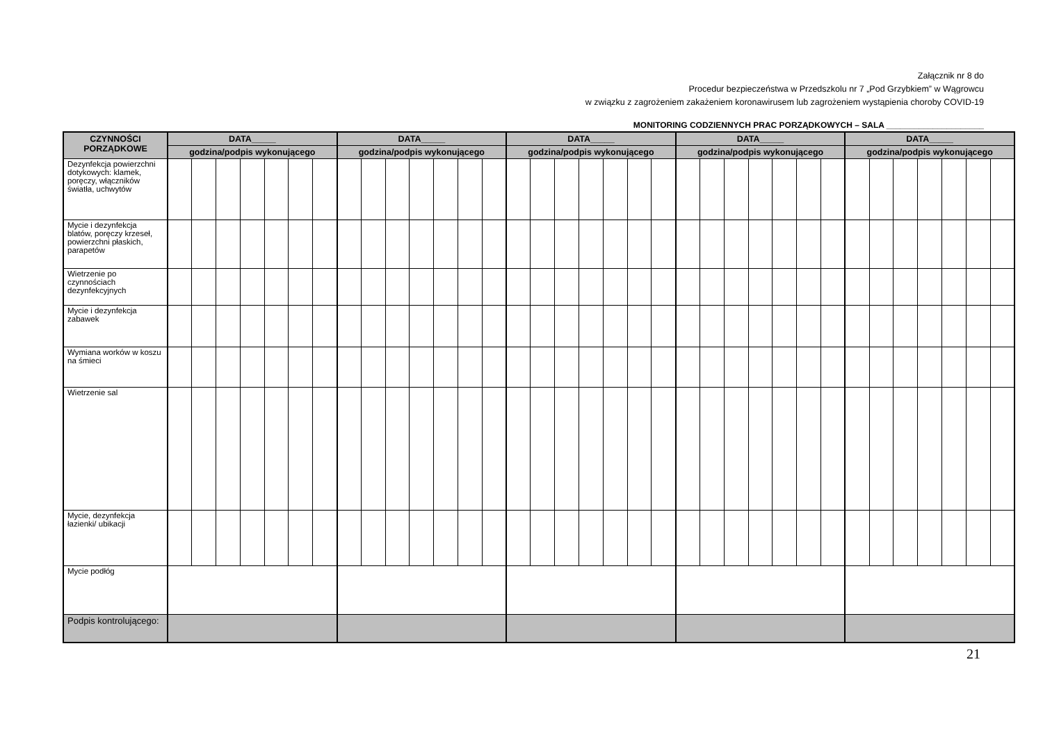Załącznik nr 8 do
Procedur bezpieczeństwa w Przedszkolu nr 7 „Pod Grzybkiem” w Wągrowcu
w związku z zagrożeniem zakażeniem koronawirusem lub zagrożeniem wystąpienia choroby COVID-19
MONITORING CODZIENNYCH PRAC PORZĄDKOWYCH – SALA _____________________
| CZYNNOŚCI PORZĄDKOWE | DATA_____ | | | | | | | DATA_____ | | | | | | | DATA_____ | | | | | | | DATA_____ | | | | | | | DATA_____ | | | | | | |
| --- | --- | --- | --- | --- | --- | --- | --- | --- | --- | --- | --- | --- | --- | --- | --- | --- | --- | --- | --- | --- | --- | --- | --- | --- | --- | --- | --- | --- | --- | --- | --- | --- | --- | --- | --- |
| | godzina/podpis wykonującego | | | | | | | godzina/podpis wykonującego | | | | | | | godzina/podpis wykonującego | | | | | | | godzina/podpis wykonującego | | | | | | | godzina/podpis wykonującego | | | | | | |
| Dezynfekcja powierzchni dotykowych: klamek, poręczy, włączników światła, uchwytów | | | | | | | | | | | | | | | | | | | | | | | | | | | | | | | | | | | |
| Mycie i dezynfekcja blatów, poręczy krzeseł, powierzchni płaskich, parapetów | | | | | | | | | | | | | | | | | | | | | | | | | | | | | | | | | | | |
| Wietrzenie po czynnościach dezynfekcyjnych | | | | | | | | | | | | | | | | | | | | | | | | | | | | | | | | | | | |
| Mycie i dezynfekcja zabawek | | | | | | | | | | | | | | | | | | | | | | | | | | | | | | | | | | | |
| Wymiana worków w koszu na śmieci | | | | | | | | | | | | | | | | | | | | | | | | | | | | | | | | | | | |
| Wietrzenie sal | | | | | | | | | | | | | | | | | | | | | | | | | | | | | | | | | | | |
| Mycie, dezynfekcja łazienki/ ubikacji | | | | | | | | | | | | | | | | | | | | | | | | | | | | | | | | | | | |
| Mycie podłóg | | | | | | | | | | | | | | | | | | | | | | | | | | | | | | | | | | | |
| Podpis kontrolującego: | | | | | | | | | | | | | | | | | | | | | | | | | | | | | | | | | | | |
21